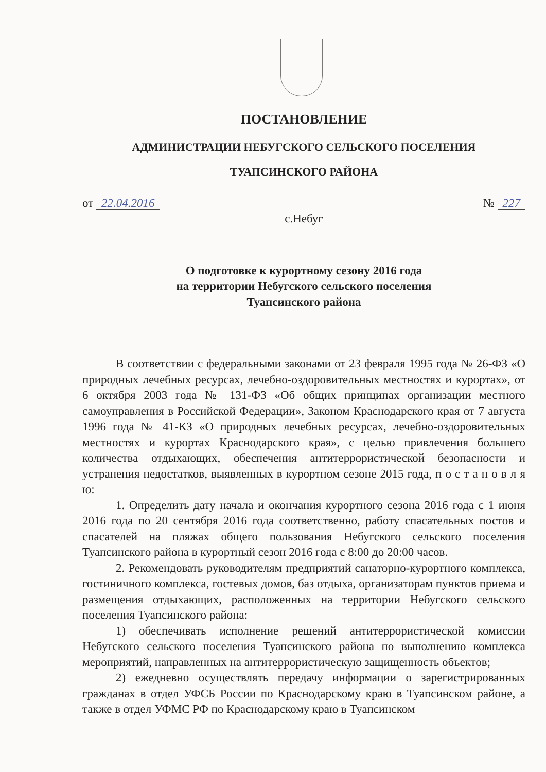ПОСТАНОВЛЕНИЕ
АДМИНИСТРАЦИИ НЕБУГСКОГО СЕЛЬСКОГО ПОСЕЛЕНИЯ
ТУАПСИНСКОГО РАЙОНА
от 22.04.2016 № 227
с.Небуг
О подготовке к курортному сезону 2016 года
на территории Небугского сельского поселения
Туапсинского района
В соответствии с федеральными законами от 23 февраля 1995 года № 26-ФЗ «О природных лечебных ресурсах, лечебно-оздоровительных местностях и курортах», от 6 октября 2003 года № 131-ФЗ «Об общих принципах организации местного самоуправления в Российской Федерации», Законом Краснодарского края от 7 августа 1996 года № 41-КЗ «О природных лечебных ресурсах, лечебно-оздоровительных местностях и курортах Краснодарского края», с целью привлечения большего количества отдыхающих, обеспечения антитеррористической безопасности и устранения недостатков, выявленных в курортном сезоне 2015 года, п о с т а н о в л я ю:
1. Определить дату начала и окончания курортного сезона 2016 года с 1 июня 2016 года по 20 сентября 2016 года соответственно, работу спасательных постов и спасателей на пляжах общего пользования Небугского сельского поселения Туапсинского района в курортный сезон 2016 года с 8:00 до 20:00 часов.
2. Рекомендовать руководителям предприятий санаторно-курортного комплекса, гостиничного комплекса, гостевых домов, баз отдыха, организаторам пунктов приема и размещения отдыхающих, расположенных на территории Небугского сельского поселения Туапсинского района:
1) обеспечивать исполнение решений антитеррористической комиссии Небугского сельского поселения Туапсинского района по выполнению комплекса мероприятий, направленных на антитеррористическую защищенность объектов;
2) ежедневно осуществлять передачу информации о зарегистрированных гражданах в отдел УФСБ России по Краснодарскому краю в Туапсинском районе, а также в отдел УФМС РФ по Краснодарскому краю в Туапсинском